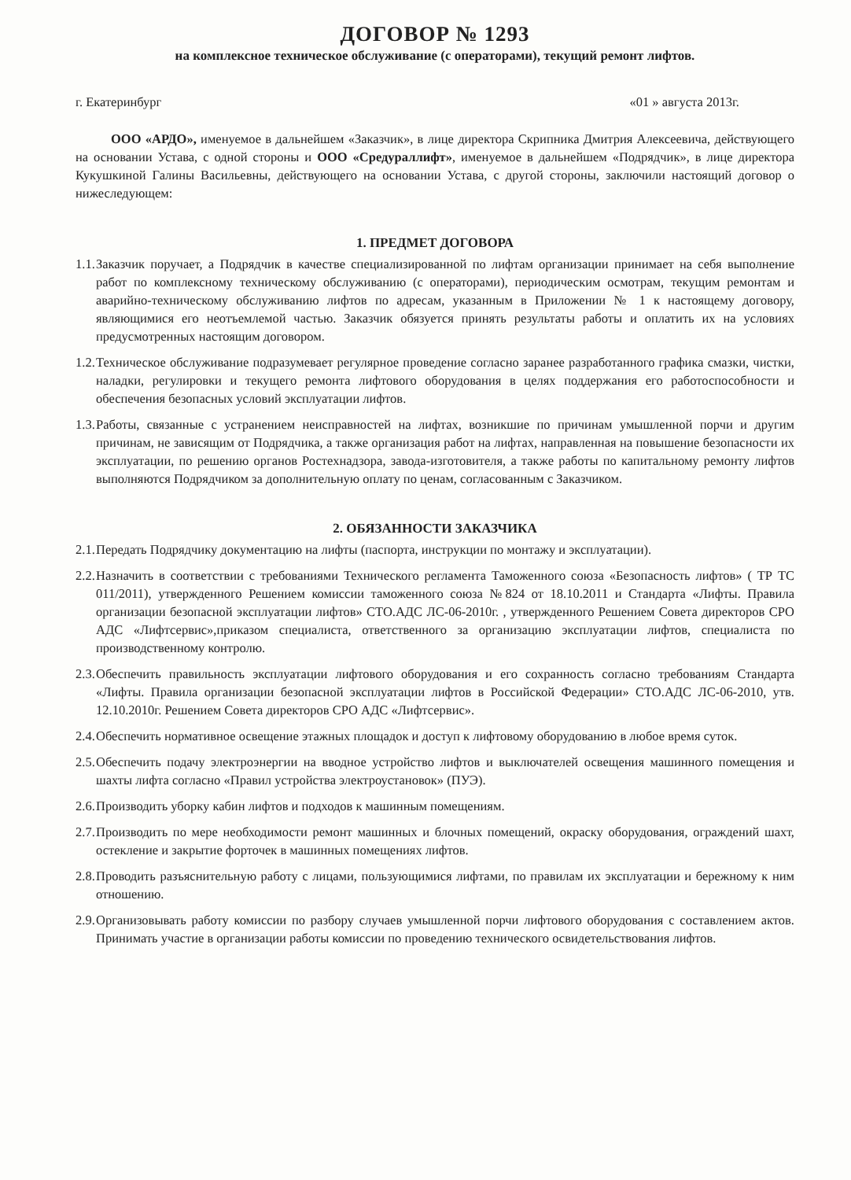ДОГОВОР № 1293
на комплексное техническое обслуживание (с операторами), текущий ремонт лифтов.
г. Екатеринбург «01 » августа 2013г.
ООО «АРДО», именуемое в дальнейшем «Заказчик», в лице директора Скрипника Дмитрия Алексеевича, действующего на основании Устава, с одной стороны и ООО «Средураллифт», именуемое в дальнейшем «Подрядчик», в лице директора Кукушкиной Галины Васильевны, действующего на основании Устава, с другой стороны, заключили настоящий договор о нижеследующем:
1. ПРЕДМЕТ ДОГОВОРА
1.1. Заказчик поручает, а Подрядчик в качестве специализированной по лифтам организации принимает на себя выполнение работ по комплексному техническому обслуживанию (с операторами), периодическим осмотрам, текущим ремонтам и аварийно-техническому обслуживанию лифтов по адресам, указанным в Приложении № 1 к настоящему договору, являющимися его неотъемлемой частью. Заказчик обязуется принять результаты работы и оплатить их на условиях предусмотренных настоящим договором.
1.2. Техническое обслуживание подразумевает регулярное проведение согласно заранее разработанного графика смазки, чистки, наладки, регулировки и текущего ремонта лифтового оборудования в целях поддержания его работоспособности и обеспечения безопасных условий эксплуатации лифтов.
1.3. Работы, связанные с устранением неисправностей на лифтах, возникшие по причинам умышленной порчи и другим причинам, не зависящим от Подрядчика, а также организация работ на лифтах, направленная на повышение безопасности их эксплуатации, по решению органов Ростехнадзора, завода-изготовителя, а также работы по капитальному ремонту лифтов выполняются Подрядчиком за дополнительную оплату по ценам, согласованным с Заказчиком.
2. ОБЯЗАННОСТИ ЗАКАЗЧИКА
2.1. Передать Подрядчику документацию на лифты (паспорта, инструкции по монтажу и эксплуатации).
2.2. Назначить в соответствии с требованиями Технического регламента Таможенного союза «Безопасность лифтов» ( ТР ТС 011/2011), утвержденного Решением комиссии таможенного союза №824 от 18.10.2011 и Стандарта «Лифты. Правила организации безопасной эксплуатации лифтов» СТО.АДС ЛС-06-2010г. , утвержденного Решением Совета директоров СРО АДС «Лифтсервис»,приказом специалиста, ответственного за организацию эксплуатации лифтов, специалиста по производственному контролю.
2.3. Обеспечить правильность эксплуатации лифтового оборудования и его сохранность согласно требованиям Стандарта «Лифты. Правила организации безопасной эксплуатации лифтов в Российской Федерации» СТО.АДС ЛС-06-2010, утв. 12.10.2010г. Решением Совета директоров СРО АДС «Лифтсервис».
2.4. Обеспечить нормативное освещение этажных площадок и доступ к лифтовому оборудованию в любое время суток.
2.5. Обеспечить подачу электроэнергии на вводное устройство лифтов и выключателей освещения машинного помещения и шахты лифта согласно «Правил устройства электроустановок» (ПУЭ).
2.6. Производить уборку кабин лифтов и подходов к машинным помещениям.
2.7. Производить по мере необходимости ремонт машинных и блочных помещений, окраску оборудования, ограждений шахт, остекление и закрытие форточек в машинных помещениях лифтов.
2.8. Проводить разъяснительную работу с лицами, пользующимися лифтами, по правилам их эксплуатации и бережному к ним отношению.
2.9. Организовывать работу комиссии по разбору случаев умышленной порчи лифтового оборудования с составлением актов. Принимать участие в организации работы комиссии по проведению технического освидетельствования лифтов.